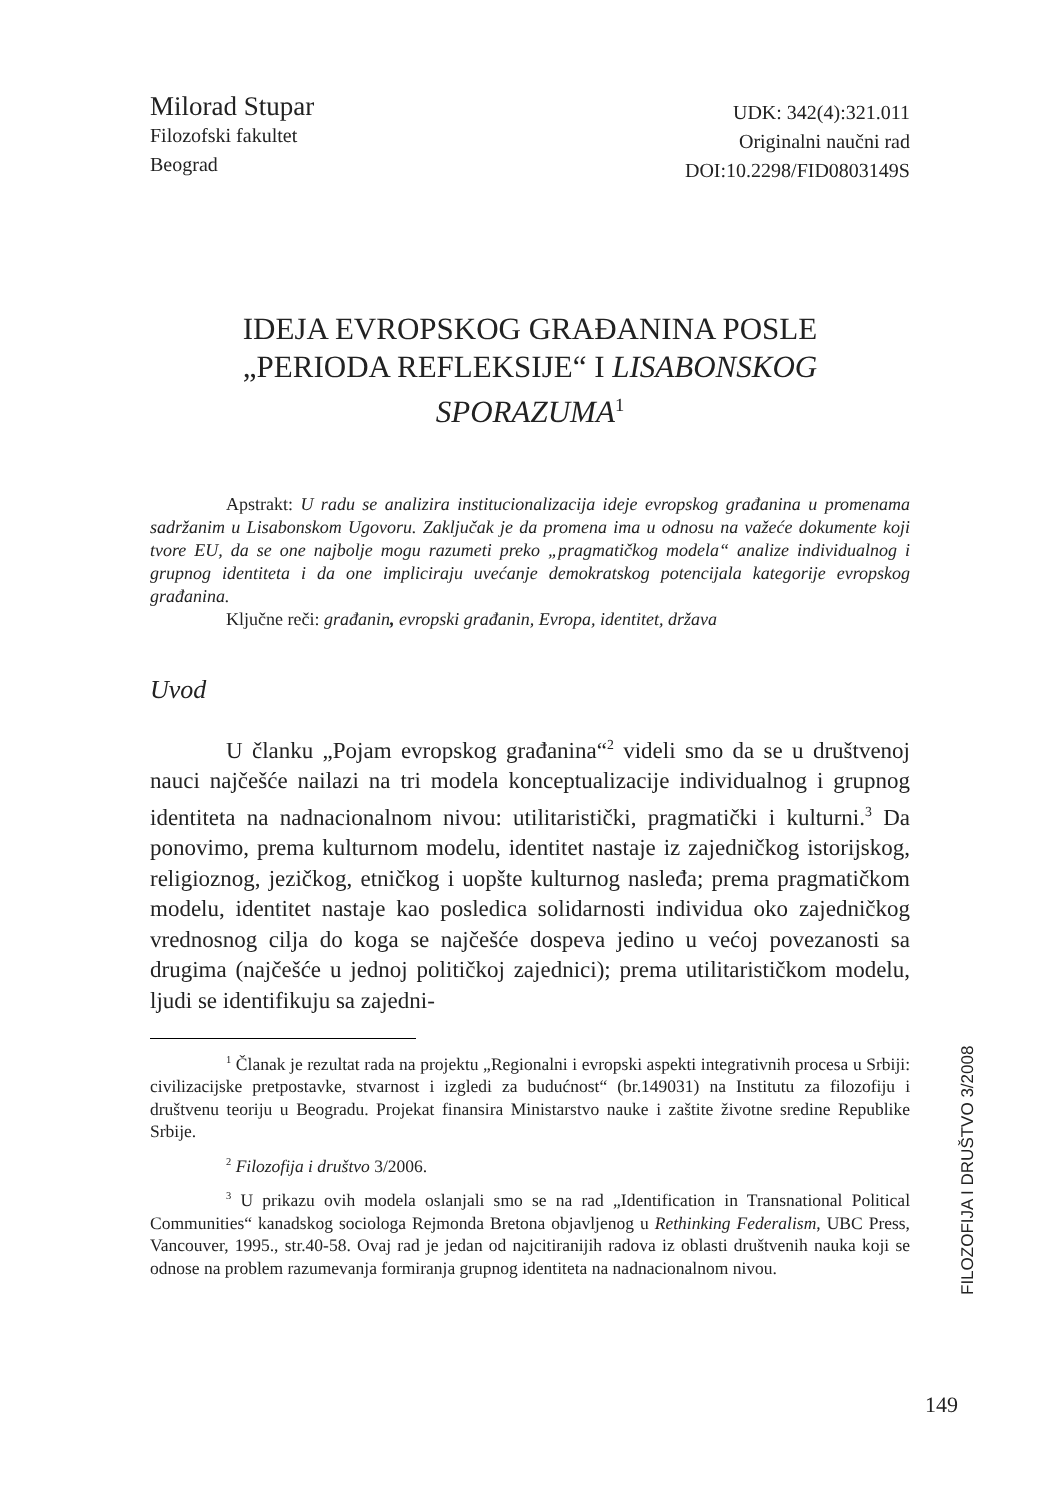Milorad Stupar
Filozofski fakultet
Beograd
UDK: 342(4):321.011
Originalni naučni rad
DOI:10.2298/FID0803149S
IDEJA EVROPSKOG GRAĐANINA POSLE
„PERIODA REFLEKSIJE“ I LISABONSKOG SPORAZUMA<sup>1</sup>
Apstrakt: U radu se analizira institucionalizacija ideje evropskog građanina u promenama sadržanim u Lisabonskom Ugovoru. Zaključak je da promena ima u odnosu na važeće dokumente koji tvore EU, da se one najbolje mogu razumeti preko „pragmatičkog modela“ analize individualnog i grupnog identiteta i da one impliciraju uvećanje demokratskog potencijala kategorije evropskog građanina.
Ključne reči: građanin, evropski građanin, Evropa, identitet, država
Uvod
U članku „Pojam evropskog građanina“<sup>2</sup> videli smo da se u društvenoj nauci najčešće nailazi na tri modela konceptualizacije individualnog i grupnog identiteta na nadnacionalnom nivou: utilitaristički, pragmatički i kulturni.<sup>3</sup> Da ponovimo, prema kulturnom modelu, identitet nastaje iz zajedničkog istorijskog, religioznog, jezičkog, etničkog i uopšte kulturnog nasleđa; prema pragmatičkom modelu, identitet nastaje kao posledica solidarnosti individua oko zajedničkog vrednosnog cilja do koga se najčešće dospeva jedino u većoj povezanosti sa drugima (najčešće u jednoj političkoj zajednici); prema utilitarističkom modelu, ljudi se identifikuju sa zajedni-
<sup>1</sup> Članak je rezultat rada na projektu „Regionalni i evropski aspekti integrativnih procesa u Srbiji: civilizacijske pretpostavke, stvarnost i izgledi za budućnost“ (br.149031) na Institutu za filozofiju i društvenu teoriju u Beogradu. Projekat finansira Ministarstvo nauke i zaštite životne sredine Republike Srbije.
<sup>2</sup> Filozofija i društvo 3/2006.
<sup>3</sup> U prikazu ovih modela oslanjali smo se na rad „Identification in Transnational Political Communities“ kanadskog sociologa Rejmonda Bretona objavljenog u Rethinking Federalism, UBC Press, Vancouver, 1995., str.40-58. Ovaj rad je jedan od najcitiranijih radova iz oblasti društvenih nauka koji se odnose na problem razumevanja formiranja grupnog identiteta na nadnacionalnom nivou.
FILOZOFIJA I DRUŠTVO 3/2008
149